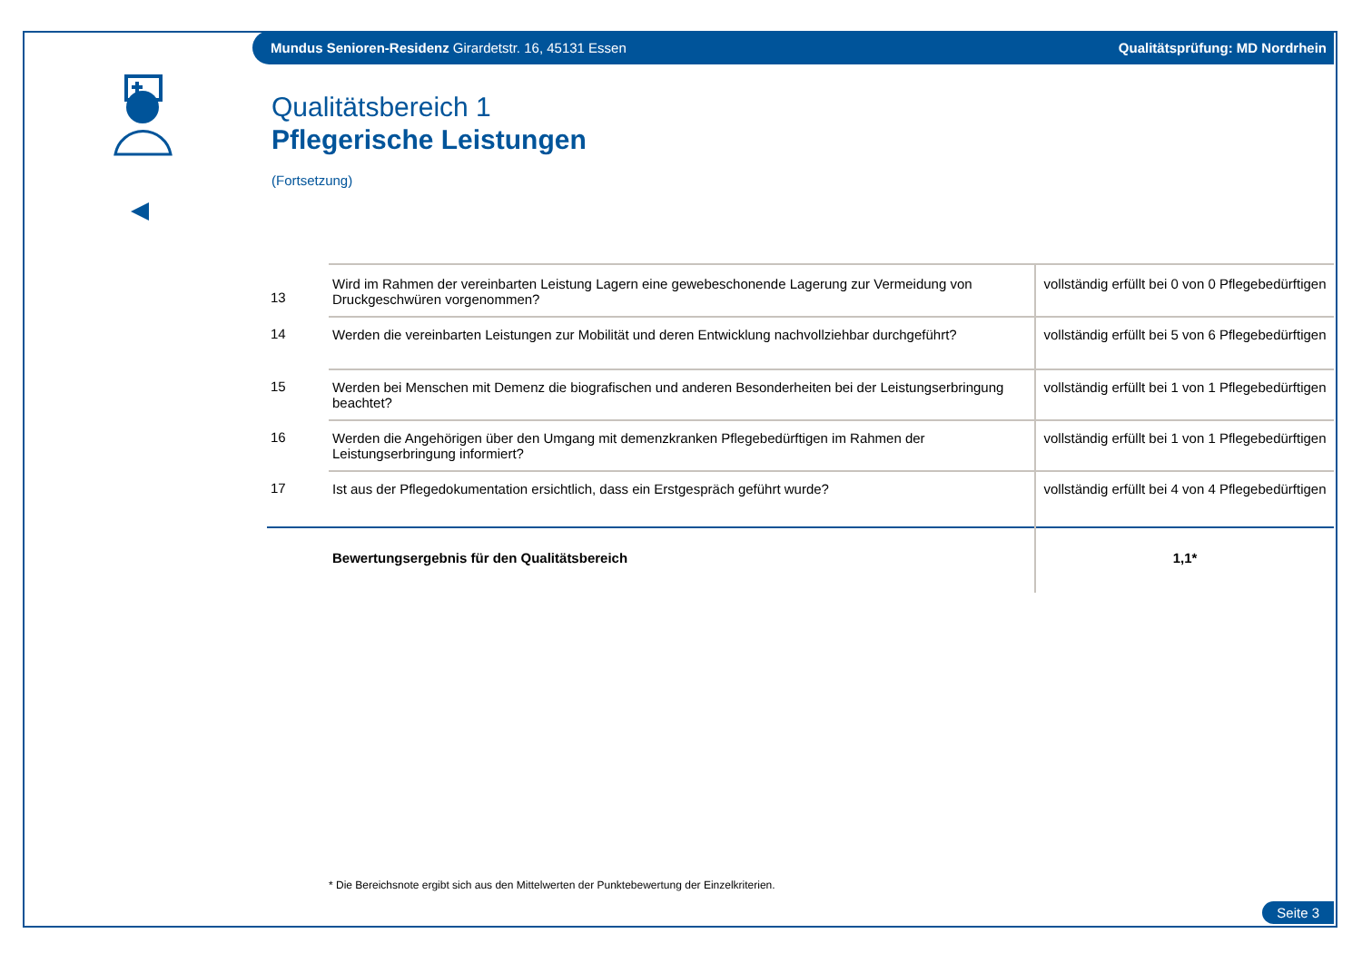Mundus Senioren-Residenz Girardetstr. 16, 45131 Essen Qualitätsprüfung: MD Nordrhein
Qualitätsbereich 1
Pflegerische Leistungen
(Fortsetzung)
| 13 | Wird im Rahmen der vereinbarten Leistung Lagern eine gewebeschonende Lagerung zur Vermeidung von Druckgeschwüren vorgenommen? | vollständig erfüllt bei 0 von 0 Pflegebedürftigen |
| 14 | Werden die vereinbarten Leistungen zur Mobilität und deren Entwicklung nachvollziehbar durchgeführt? | vollständig erfüllt bei 5 von 6 Pflegebedürftigen |
| 15 | Werden bei Menschen mit Demenz die biografischen und anderen Besonderheiten bei der Leistungserbringung beachtet? | vollständig erfüllt bei 1 von 1 Pflegebedürftigen |
| 16 | Werden die Angehörigen über den Umgang mit demenzkranken Pflegebedürftigen im Rahmen der Leistungserbringung informiert? | vollständig erfüllt bei 1 von 1 Pflegebedürftigen |
| 17 | Ist aus der Pflegedokumentation ersichtlich, dass ein Erstgespräch geführt wurde? | vollständig erfüllt bei 4 von 4 Pflegebedürftigen |
| | Bewertungsergebnis für den Qualitätsbereich | 1,1* |
* Die Bereichsnote ergibt sich aus den Mittelwerten der Punktebewertung der Einzelkriterien.
Seite 3